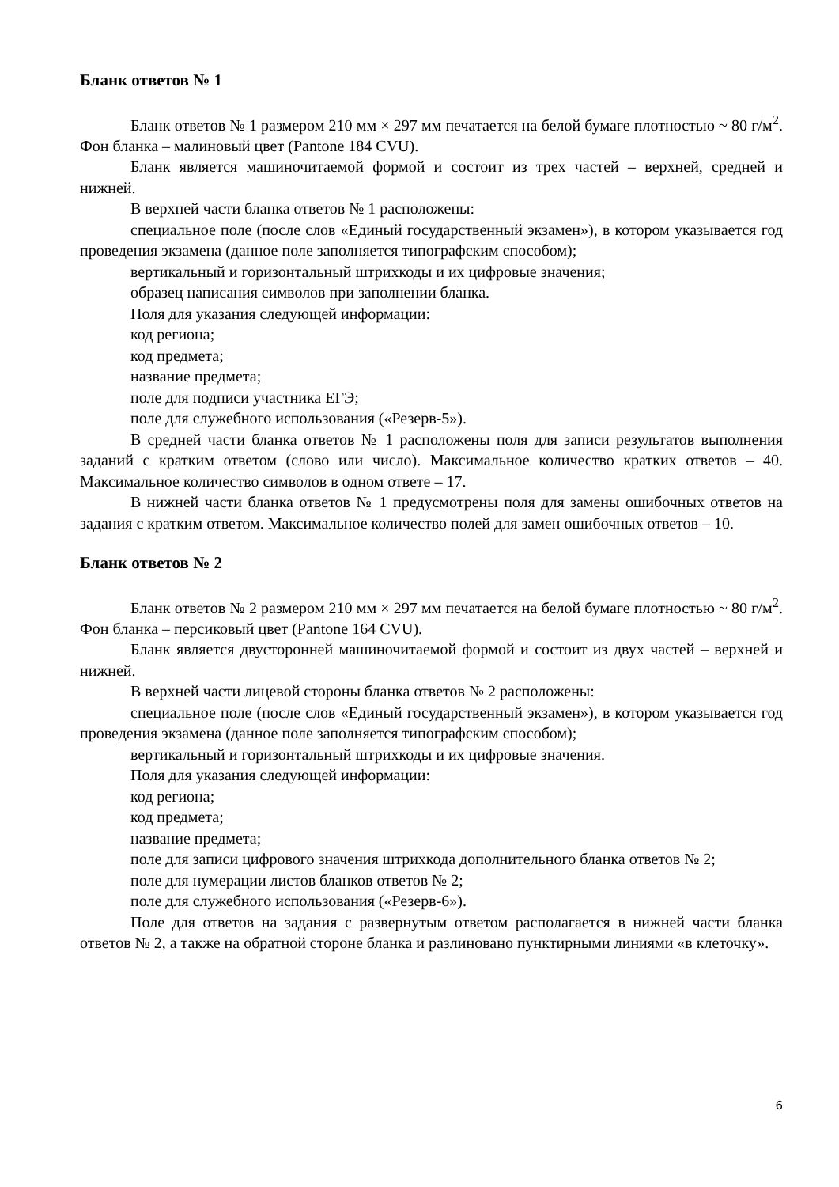Бланк ответов № 1
Бланк ответов № 1 размером 210 мм × 297 мм печатается на белой бумаге плотностью ~ 80 г/м<sup>2</sup>. Фон бланка – малиновый цвет (Pantone 184 CVU).
Бланк является машиночитаемой формой и состоит из трех частей – верхней, средней и нижней.
В верхней части бланка ответов № 1 расположены:
специальное поле (после слов «Единый государственный экзамен»), в котором указывается год проведения экзамена (данное поле заполняется типографским способом);
вертикальный и горизонтальный штрихкоды и их цифровые значения;
образец написания символов при заполнении бланка.
Поля для указания следующей информации:
код региона;
код предмета;
название предмета;
поле для подписи участника ЕГЭ;
поле для служебного использования («Резерв-5»).
В средней части бланка ответов № 1 расположены поля для записи результатов выполнения заданий с кратким ответом (слово или число). Максимальное количество кратких ответов – 40. Максимальное количество символов в одном ответе – 17.
В нижней части бланка ответов № 1 предусмотрены поля для замены ошибочных ответов на задания с кратким ответом. Максимальное количество полей для замен ошибочных ответов – 10.
Бланк ответов № 2
Бланк ответов № 2 размером 210 мм × 297 мм печатается на белой бумаге плотностью ~ 80 г/м<sup>2</sup>. Фон бланка – персиковый цвет (Pantone 164 CVU).
Бланк является двусторонней машиночитаемой формой и состоит из двух частей – верхней и нижней.
В верхней части лицевой стороны бланка ответов № 2 расположены:
специальное поле (после слов «Единый государственный экзамен»), в котором указывается год проведения экзамена (данное поле заполняется типографским способом);
вертикальный и горизонтальный штрихкоды и их цифровые значения.
Поля для указания следующей информации:
код региона;
код предмета;
название предмета;
поле для записи цифрового значения штрихкода дополнительного бланка ответов № 2;
поле для нумерации листов бланков ответов № 2;
поле для служебного использования («Резерв-6»).
Поле для ответов на задания с развернутым ответом располагается в нижней части бланка ответов № 2, а также на обратной стороне бланка и разлиновано пунктирными линиями «в клеточку».
6